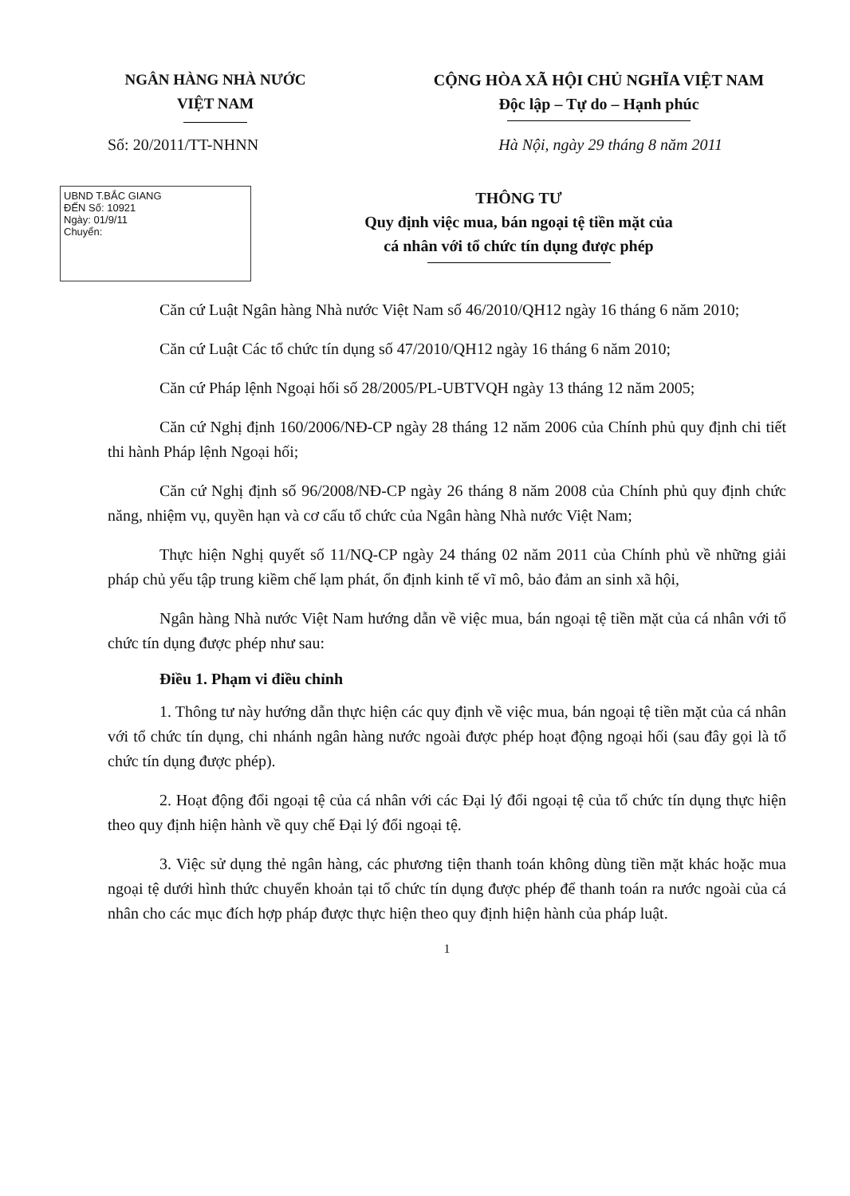NGÂN HÀNG NHÀ NƯỚC
VIỆT NAM
CỘNG HÒA XÃ HỘI CHỦ NGHĨA VIỆT NAM
Độc lập – Tự do – Hạnh phúc
Số: 20/2011/TT-NHNN Hà Nội, ngày 29 tháng 8 năm 2011
UBND T.BẮC GIANG
ĐẾN Số: 10921
Ngày: 01/9/11
Chuyển:
THÔNG TƯ
Quy định việc mua, bán ngoại tệ tiền mặt của
cá nhân với tổ chức tín dụng được phép
Căn cứ Luật Ngân hàng Nhà nước Việt Nam số 46/2010/QH12 ngày 16 tháng 6 năm 2010;
Căn cứ Luật Các tổ chức tín dụng số 47/2010/QH12 ngày 16 tháng 6 năm 2010;
Căn cứ Pháp lệnh Ngoại hối số 28/2005/PL-UBTVQH ngày 13 tháng 12 năm 2005;
Căn cứ Nghị định 160/2006/NĐ-CP ngày 28 tháng 12 năm 2006 của Chính phủ quy định chi tiết thi hành Pháp lệnh Ngoại hối;
Căn cứ Nghị định số 96/2008/NĐ-CP ngày 26 tháng 8 năm 2008 của Chính phủ quy định chức năng, nhiệm vụ, quyền hạn và cơ cấu tổ chức của Ngân hàng Nhà nước Việt Nam;
Thực hiện Nghị quyết số 11/NQ-CP ngày 24 tháng 02 năm 2011 của Chính phủ về những giải pháp chủ yếu tập trung kiềm chế lạm phát, ổn định kinh tế vĩ mô, bảo đảm an sinh xã hội,
Ngân hàng Nhà nước Việt Nam hướng dẫn về việc mua, bán ngoại tệ tiền mặt của cá nhân với tổ chức tín dụng được phép như sau:
Điều 1. Phạm vi điều chỉnh
1. Thông tư này hướng dẫn thực hiện các quy định về việc mua, bán ngoại tệ tiền mặt của cá nhân với tổ chức tín dụng, chi nhánh ngân hàng nước ngoài được phép hoạt động ngoại hối (sau đây gọi là tổ chức tín dụng được phép).
2. Hoạt động đổi ngoại tệ của cá nhân với các Đại lý đổi ngoại tệ của tổ chức tín dụng thực hiện theo quy định hiện hành về quy chế Đại lý đổi ngoại tệ.
3. Việc sử dụng thẻ ngân hàng, các phương tiện thanh toán không dùng tiền mặt khác hoặc mua ngoại tệ dưới hình thức chuyển khoản tại tổ chức tín dụng được phép để thanh toán ra nước ngoài của cá nhân cho các mục đích hợp pháp được thực hiện theo quy định hiện hành của pháp luật.
1